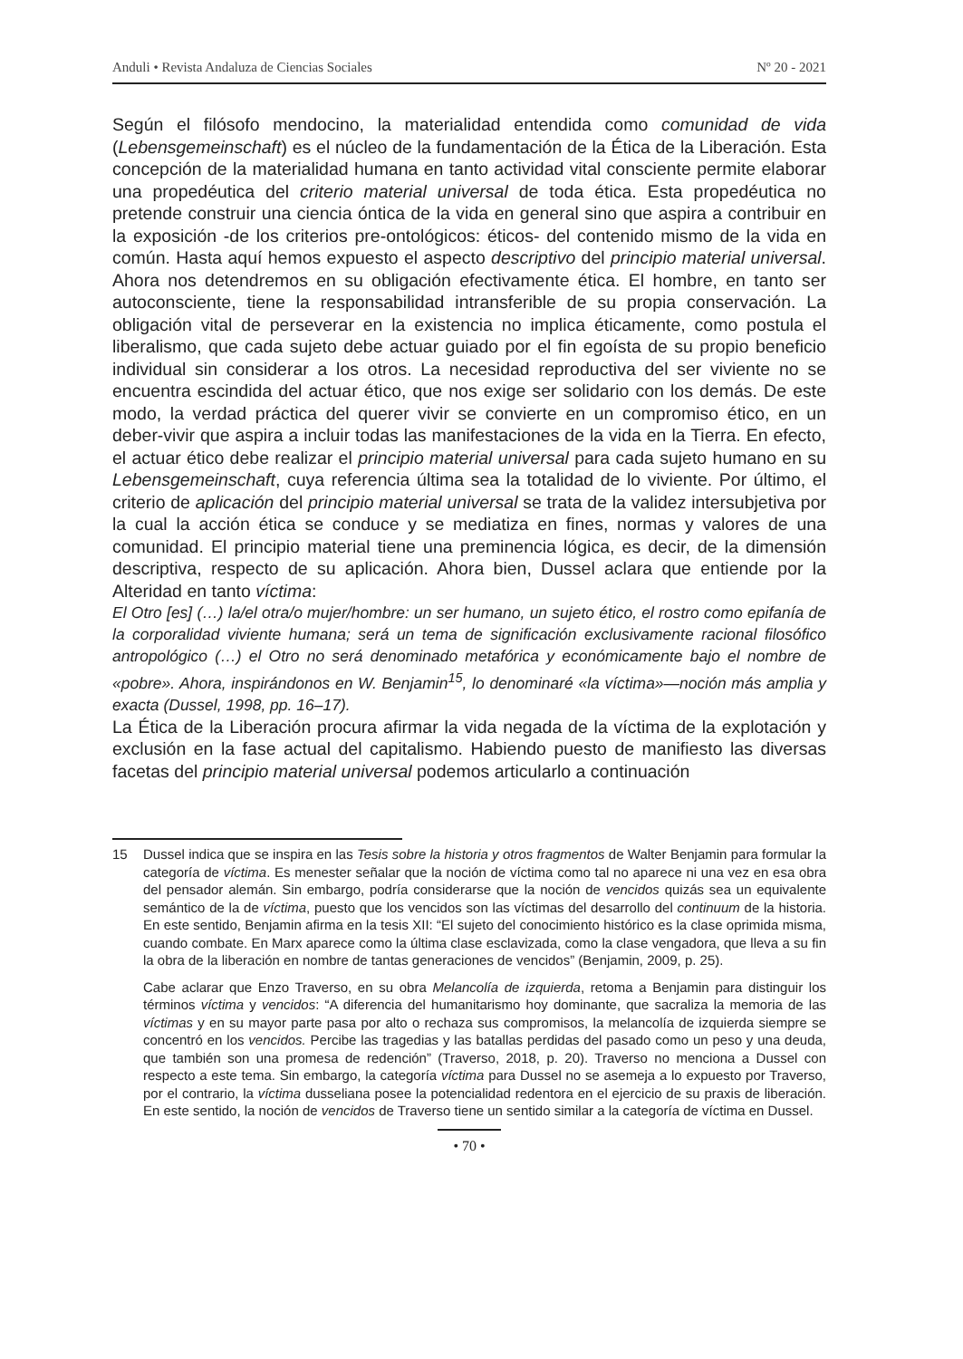Anduli • Revista Andaluza de Ciencias Sociales Nº 20 - 2021
Según el filósofo mendocino, la materialidad entendida como comunidad de vida (Lebensgemeinschaft) es el núcleo de la fundamentación de la Ética de la Liberación. Esta concepción de la materialidad humana en tanto actividad vital consciente permite elaborar una propedéutica del criterio material universal de toda ética. Esta propedéutica no pretende construir una ciencia óntica de la vida en general sino que aspira a contribuir en la exposición -de los criterios pre-ontológicos: éticos- del contenido mismo de la vida en común. Hasta aquí hemos expuesto el aspecto descriptivo del principio material universal. Ahora nos detendremos en su obligación efectivamente ética. El hombre, en tanto ser autoconsciente, tiene la responsabilidad intransferible de su propia conservación. La obligación vital de perseverar en la existencia no implica éticamente, como postula el liberalismo, que cada sujeto debe actuar guiado por el fin egoísta de su propio beneficio individual sin considerar a los otros. La necesidad reproductiva del ser viviente no se encuentra escindida del actuar ético, que nos exige ser solidario con los demás. De este modo, la verdad práctica del querer vivir se convierte en un compromiso ético, en un deber-vivir que aspira a incluir todas las manifestaciones de la vida en la Tierra. En efecto, el actuar ético debe realizar el principio material universal para cada sujeto humano en su Lebensgemeinschaft, cuya referencia última sea la totalidad de lo viviente. Por último, el criterio de aplicación del principio material universal se trata de la validez intersubjetiva por la cual la acción ética se conduce y se mediatiza en fines, normas y valores de una comunidad. El principio material tiene una preminencia lógica, es decir, de la dimensión descriptiva, respecto de su aplicación. Ahora bien, Dussel aclara que entiende por la Alteridad en tanto víctima:
El Otro [es] (…) la/el otra/o mujer/hombre: un ser humano, un sujeto ético, el rostro como epifanía de la corporalidad viviente humana; será un tema de significación exclusivamente racional filosófico antropológico (…) el Otro no será denominado metafórica y económicamente bajo el nombre de «pobre». Ahora, inspirándonos en W. Benjamin<sup>15</sup>, lo denominaré «la víctima»—noción más amplia y exacta (Dussel, 1998, pp. 16–17).
La Ética de la Liberación procura afirmar la vida negada de la víctima de la explotación y exclusión en la fase actual del capitalismo. Habiendo puesto de manifiesto las diversas facetas del principio material universal podemos articularlo a continuación
15 Dussel indica que se inspira en las Tesis sobre la historia y otros fragmentos de Walter Benjamin para formular la categoría de víctima. Es menester señalar que la noción de víctima como tal no aparece ni una vez en esa obra del pensador alemán. Sin embargo, podría considerarse que la noción de vencidos quizás sea un equivalente semántico de la de víctima, puesto que los vencidos son las víctimas del desarrollo del continuum de la historia. En este sentido, Benjamin afirma en la tesis XII: “El sujeto del conocimiento histórico es la clase oprimida misma, cuando combate. En Marx aparece como la última clase esclavizada, como la clase vengadora, que lleva a su fin la obra de la liberación en nombre de tantas generaciones de vencidos” (Benjamin, 2009, p. 25).
Cabe aclarar que Enzo Traverso, en su obra Melancolía de izquierda, retoma a Benjamin para distinguir los términos víctima y vencidos: “A diferencia del humanitarismo hoy dominante, que sacraliza la memoria de las víctimas y en su mayor parte pasa por alto o rechaza sus compromisos, la melancolía de izquierda siempre se concentró en los vencidos. Percibe las tragedias y las batallas perdidas del pasado como un peso y una deuda, que también son una promesa de redención” (Traverso, 2018, p. 20). Traverso no menciona a Dussel con respecto a este tema. Sin embargo, la categoría víctima para Dussel no se asemeja a lo expuesto por Traverso, por el contrario, la víctima dusseliana posee la potencialidad redentora en el ejercicio de su praxis de liberación. En este sentido, la noción de vencidos de Traverso tiene un sentido similar a la categoría de víctima en Dussel.
• 70 •